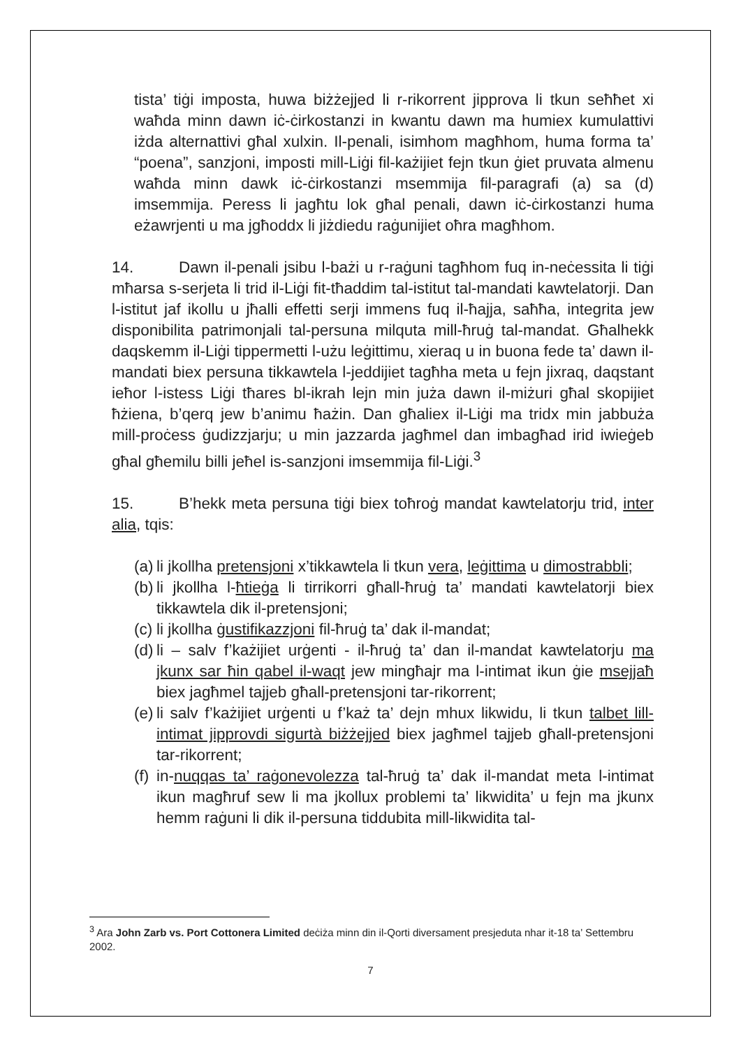tista’ tiġi imposta, huwa biżżejjed li r-rikorrent jipprova li tkun seħħet xi waħda minn dawn iċ-ċirkostanzi in kwantu dawn ma humiex kumulattivi iżda alternattivi għal xulxin. Il-penali, isimhom magħhom, huma forma ta’ “poena”, sanzjoni, imposti mill-Liġi fil-każijiet fejn tkun ġiet pruvata almenu waħda minn dawk iċ-ċirkostanzi msemmija fil-paragrafi (a) sa (d) imsemmija. Peress li jagħtu lok għal penali, dawn iċ-ċirkostanzi huma eżawrjenti u ma jgħoddx li jiżdiedu raġunijiet oħra magħhom.
14. Dawn il-penali jsibu l-bażi u r-raġuni tagħhom fuq in-neċessita li tiġi mħarsa s-serjeta li trid il-Liġi fit-tħaddim tal-istitut tal-mandati kawtelatorji. Dan l-istitut jaf ikollu u jħalli effetti serji immens fuq il-ħajja, saħħa, integrita jew disponibilita patrimonjali tal-persuna milquta mill-ħruġ tal-mandat. Għalhekk daqskemm il-Liġi tippermetti l-użu leġittimu, xieraq u in buona fede ta’ dawn il-mandati biex persuna tikkawtela l-jeddijiet tagħha meta u fejn jixraq, daqstant ieħor l-istess Liġi tħares bl-ikrah lejn min juża dawn il-miżuri għal skopijiet ħżiena, b’qerq jew b’animu ħażin. Dan għaliex il-Liġi ma tridx min jabbuża mill-proċess ġudizzjarju; u min jazzarda jagħmel dan imbagħad irid iwieġeb għal għemilu billi jeħel is-sanzjoni imsemmija fil-Liġi.<sup>3</sup>
15. B’hekk meta persuna tiġi biex toħroġ mandat kawtelatorju trid, inter alia, tqis:
(a) li jkollha pretensjoni x’tikkawtela li tkun vera, leġittima u dimostrabbli;
(b) li jkollha l-ħtieġa li tirrikorri għall-ħruġ ta’ mandati kawtelatorji biex tikkawtela dik il-pretensjoni;
(c) li jkollha ġustifikazzjoni fil-ħruġ ta’ dak il-mandat;
(d) li – salv f’każijiet urġenti - il-ħruġ ta’ dan il-mandat kawtelatorju ma jkunx sar ħin qabel il-waqt jew mingħajr ma l-intimat ikun ġie msejjaħ biex jagħmel tajjeb għall-pretensjoni tar-rikorrent;
(e) li salv f’każijiet urġenti u f’każ ta’ dejn mhux likwidu, li tkun talbet lill-intimat jipprovdi sigurtà biżżejjed biex jagħmel tajjeb għall-pretensjoni tar-rikorrent;
(f) in-nuqqas ta’ raġonevolezza tal-ħruġ ta’ dak il-mandat meta l-intimat ikun magħruf sew li ma jkollux problemi ta’ likwidita’ u fejn ma jkunx hemm raġuni li dik il-persuna tiddubita mill-likwidita tal-
<sup>3</sup> Ara John Zarb vs. Port Cottonera Limited deċiża minn din il-Qorti diversament presjeduta nhar it-18 ta’ Settembru 2002.
7